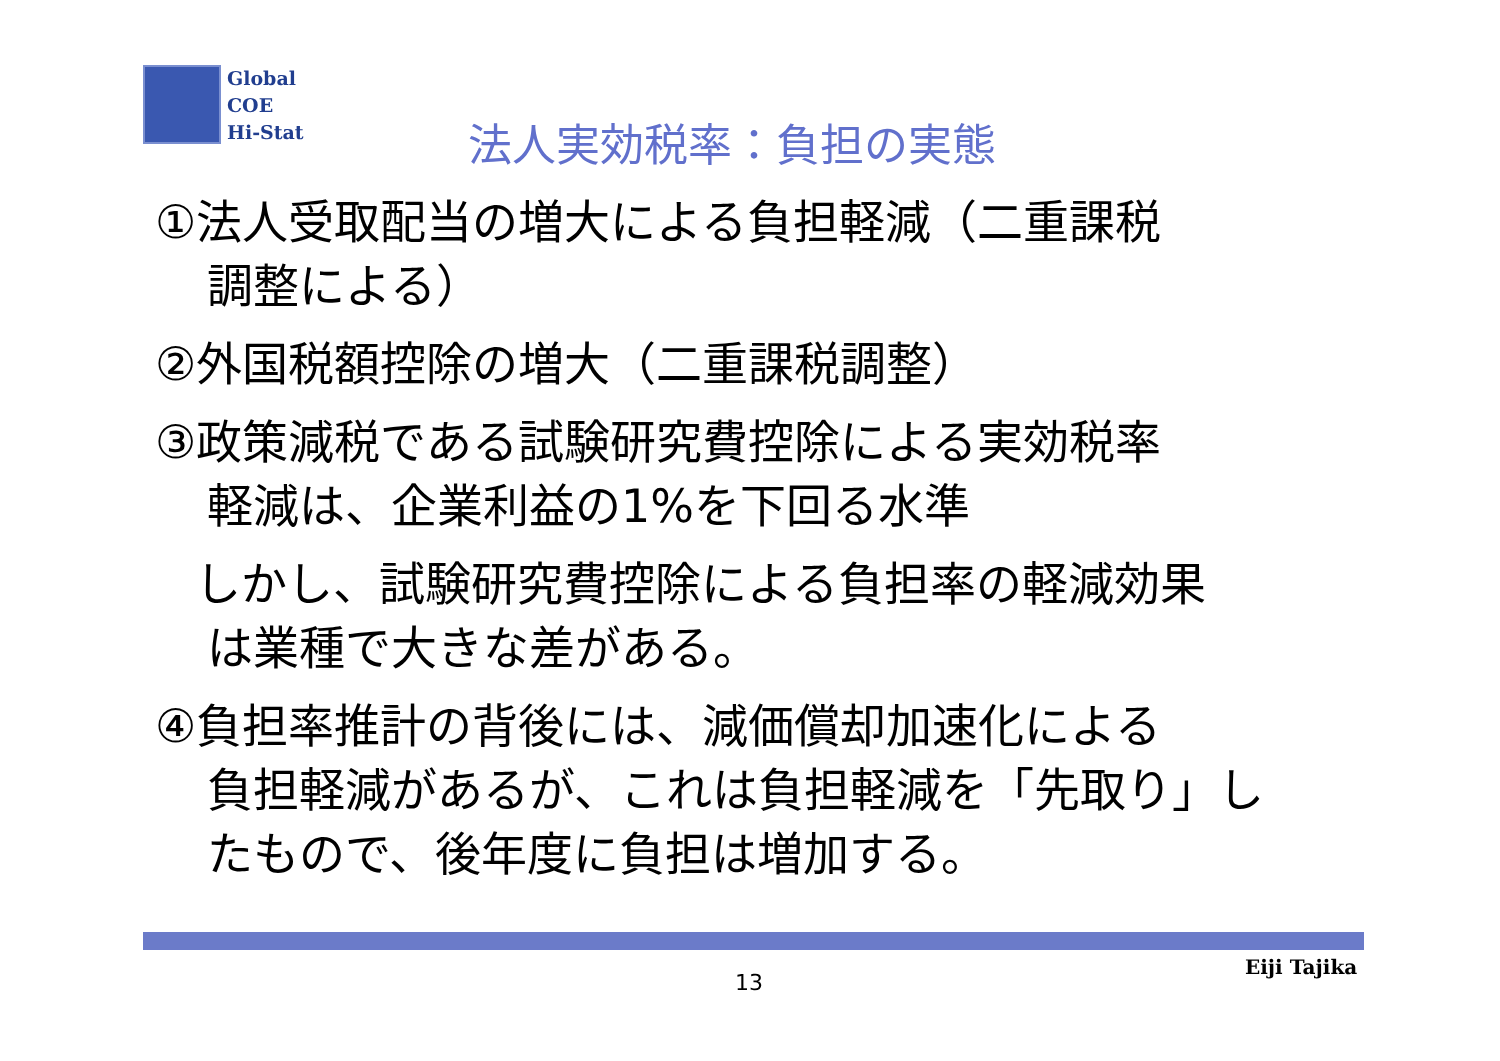Global
COE
Hi-Stat
法人実効税率：負担の実態
①法人受取配当の増大による負担軽減（二重課税
調整による）
②外国税額控除の増大（二重課税調整）
③政策減税である試験研究費控除による実効税率
軽減は、企業利益の1%を下回る水準
しかし、試験研究費控除による負担率の軽減効果
は業種で大きな差がある。
④負担率推計の背後には、減価償却加速化による
負担軽減があるが、これは負担軽減を「先取り」し
たもので、後年度に負担は増加する。
13
Eiji Tajika